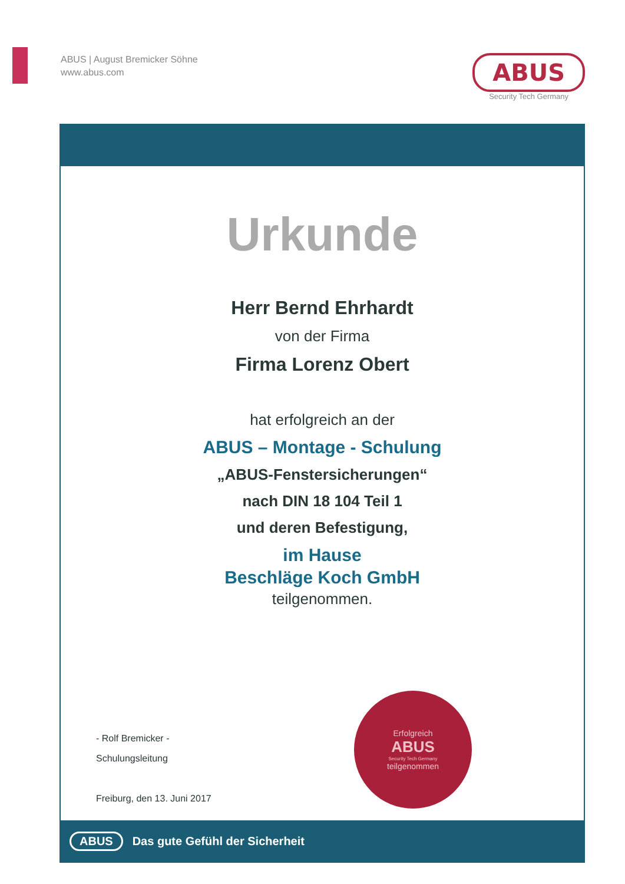ABUS | August Bremicker Söhne
www.abus.com
ABUS
Security Tech Germany
Urkunde
Herr Bernd Ehrhardt
von der Firma
Firma Lorenz Obert
hat erfolgreich an der
ABUS – Montage - Schulung
„ABUS-Fenstersicherungen“
nach DIN 18 104 Teil 1
und deren Befestigung,
im Hause
Beschläge Koch GmbH
teilgenommen.
- Rolf Bremicker -
Schulungsleitung
Freiburg, den 13. Juni 2017
Erfolgreich
ABUS
Security Tech Germany
teilgenommen
ABUS Das gute Gefühl der Sicherheit